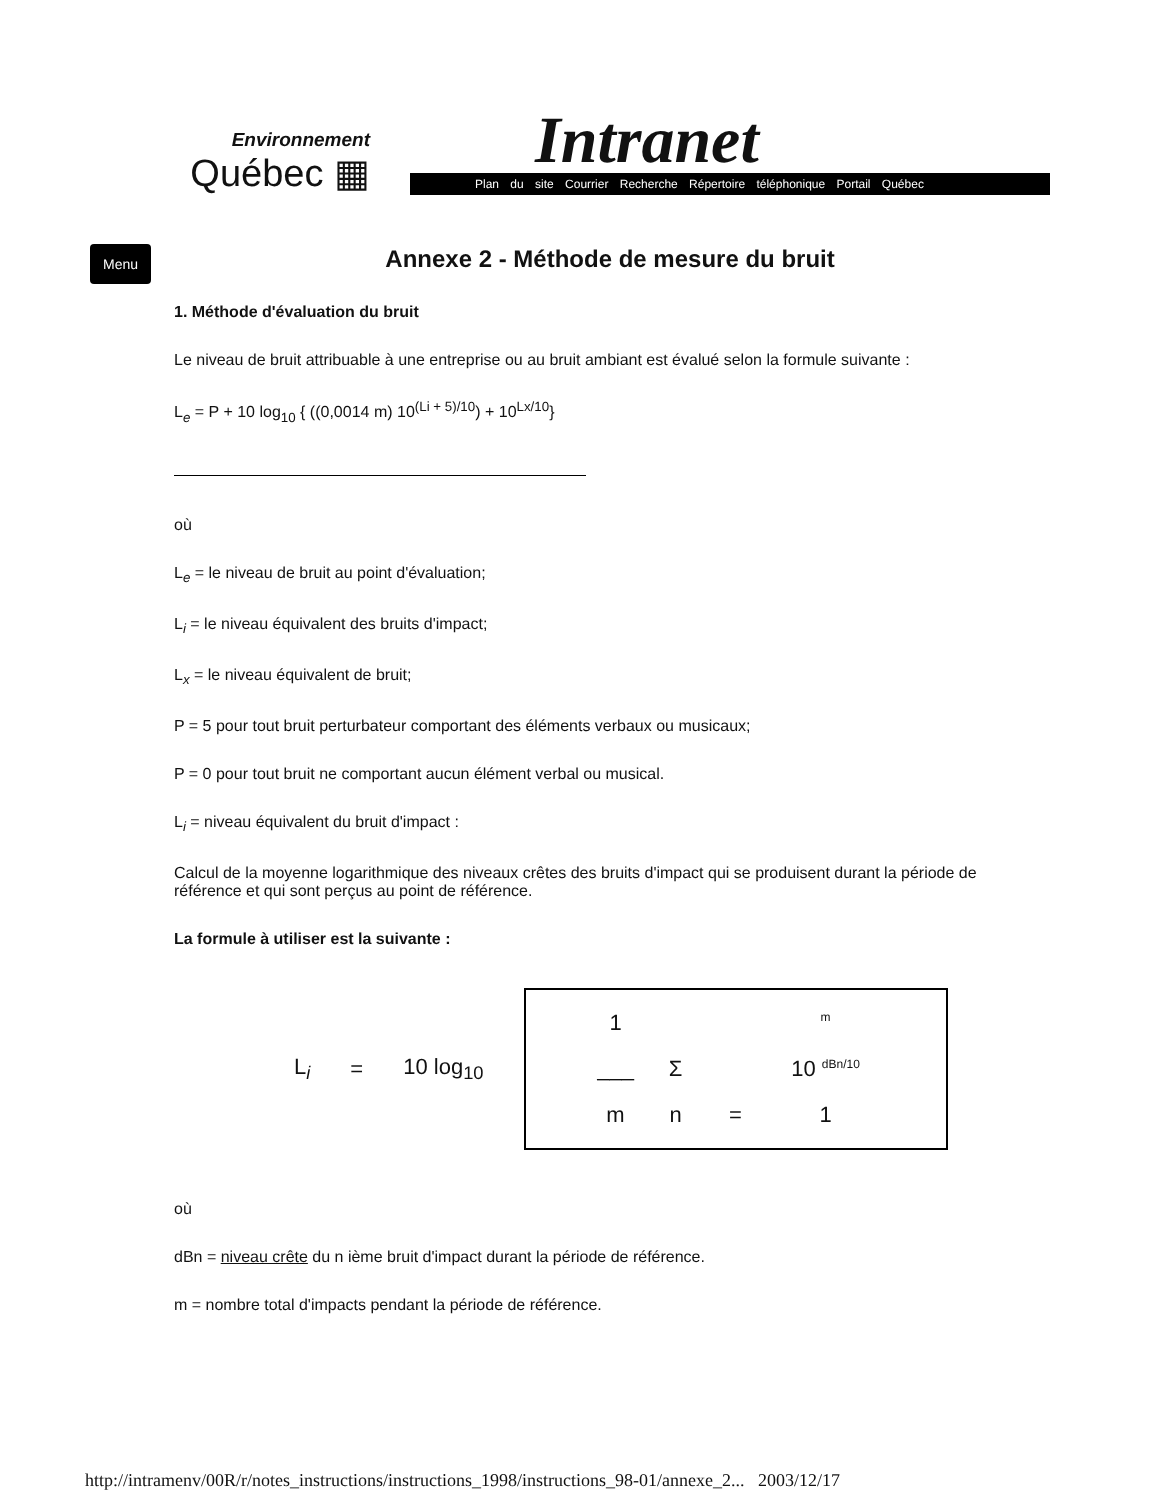Environnement
Québec ▦
Intranet
Plan du site Courrier Recherche Répertoire téléphonique Portail Québec
Menu
Annexe 2 - Méthode de mesure du bruit
1. Méthode d'évaluation du bruit
Le niveau de bruit attribuable à une entreprise ou au bruit ambiant est évalué selon la formule suivante :
L<sub>e</sub> = P + 10 log<sub>10</sub> { ((0,0014 m) 10<sup>(Li + 5)/10</sup>) + 10<sup>Lx/10</sup>}
où
L<sub>e</sub> = le niveau de bruit au point d'évaluation;
L<sub>i</sub> = le niveau équivalent des bruits d'impact;
L<sub>x</sub> = le niveau équivalent de bruit;
P = 5 pour tout bruit perturbateur comportant des éléments verbaux ou musicaux;
P = 0 pour tout bruit ne comportant aucun élément verbal ou musical.
L<sub>i</sub> = niveau équivalent du bruit d'impact :
Calcul de la moyenne logarithmique des niveaux crêtes des bruits d'impact qui se produisent durant la période de référence et qui sont perçus au point de référence.
La formule à utiliser est la suivante :
L<sub>i</sub> = 10 log<sub>10</sub>
1 m ___ Σ 10 <sup>dBn/10</sup> mn = 1
où
dBn = niveau crête du n ième bruit d'impact durant la période de référence.
m = nombre total d'impacts pendant la période de référence.
http://intramenv/00R/r/notes_instructions/instructions_1998/instructions_98-01/annexe_2... 2003/12/17